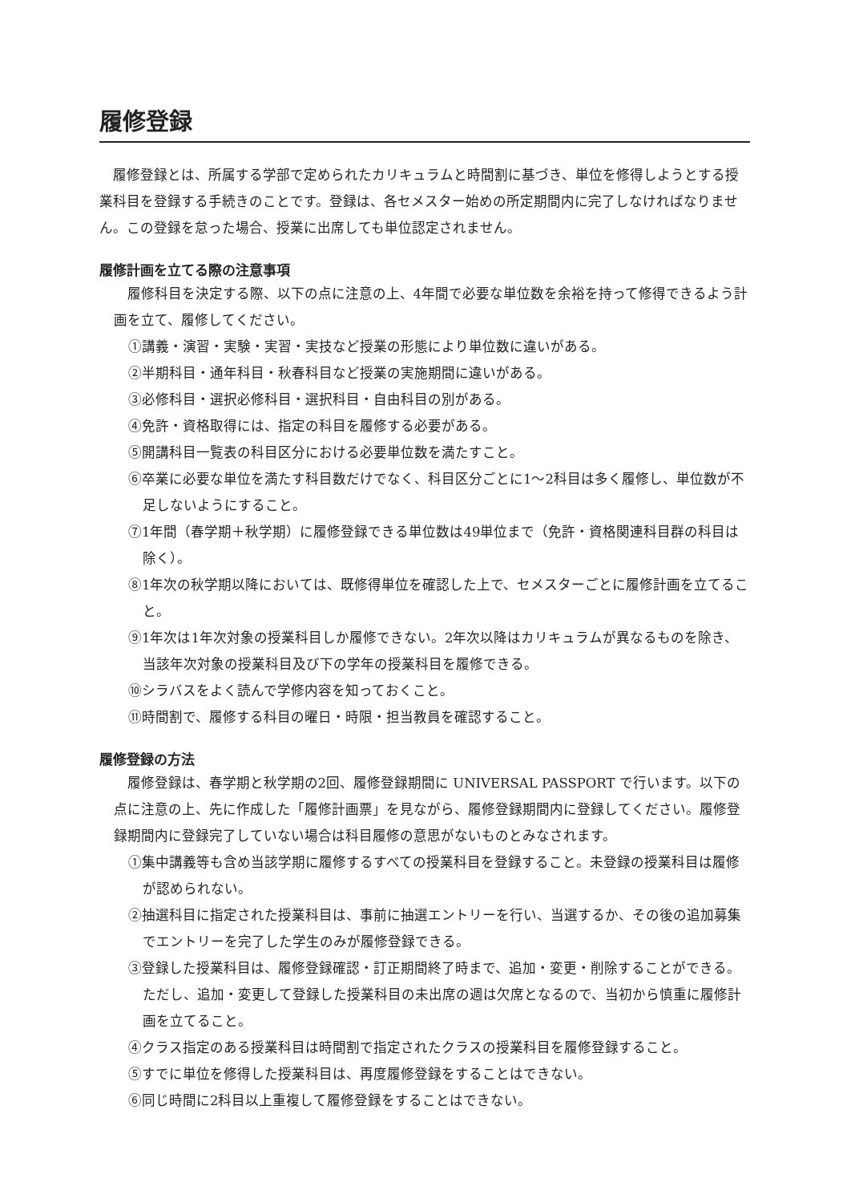履修登録
履修登録とは、所属する学部で定められたカリキュラムと時間割に基づき、単位を修得しようとする授業科目を登録する手続きのことです。登録は、各セメスター始めの所定期間内に完了しなければなりません。この登録を怠った場合、授業に出席しても単位認定されません。
履修計画を立てる際の注意事項
履修科目を決定する際、以下の点に注意の上、4年間で必要な単位数を余裕を持って修得できるよう計画を立て、履修してください。
①講義・演習・実験・実習・実技など授業の形態により単位数に違いがある。
②半期科目・通年科目・秋春科目など授業の実施期間に違いがある。
③必修科目・選択必修科目・選択科目・自由科目の別がある。
④免許・資格取得には、指定の科目を履修する必要がある。
⑤開講科目一覧表の科目区分における必要単位数を満たすこと。
⑥卒業に必要な単位を満たす科目数だけでなく、科目区分ごとに1～2科目は多く履修し、単位数が不足しないようにすること。
⑦1年間（春学期＋秋学期）に履修登録できる単位数は49単位まで（免許・資格関連科目群の科目は除く）。
⑧1年次の秋学期以降においては、既修得単位を確認した上で、セメスターごとに履修計画を立てること。
⑨1年次は1年次対象の授業科目しか履修できない。2年次以降はカリキュラムが異なるものを除き、当該年次対象の授業科目及び下の学年の授業科目を履修できる。
⑩シラバスをよく読んで学修内容を知っておくこと。
⑪時間割で、履修する科目の曜日・時限・担当教員を確認すること。
履修登録の方法
履修登録は、春学期と秋学期の2回、履修登録期間に UNIVERSAL PASSPORT で行います。以下の点に注意の上、先に作成した「履修計画票」を見ながら、履修登録期間内に登録してください。履修登録期間内に登録完了していない場合は科目履修の意思がないものとみなされます。
①集中講義等も含め当該学期に履修するすべての授業科目を登録すること。未登録の授業科目は履修が認められない。
②抽選科目に指定された授業科目は、事前に抽選エントリーを行い、当選するか、その後の追加募集でエントリーを完了した学生のみが履修登録できる。
③登録した授業科目は、履修登録確認・訂正期間終了時まで、追加・変更・削除することができる。ただし、追加・変更して登録した授業科目の未出席の週は欠席となるので、当初から慎重に履修計画を立てること。
④クラス指定のある授業科目は時間割で指定されたクラスの授業科目を履修登録すること。
⑤すでに単位を修得した授業科目は、再度履修登録をすることはできない。
⑥同じ時間に2科目以上重複して履修登録をすることはできない。